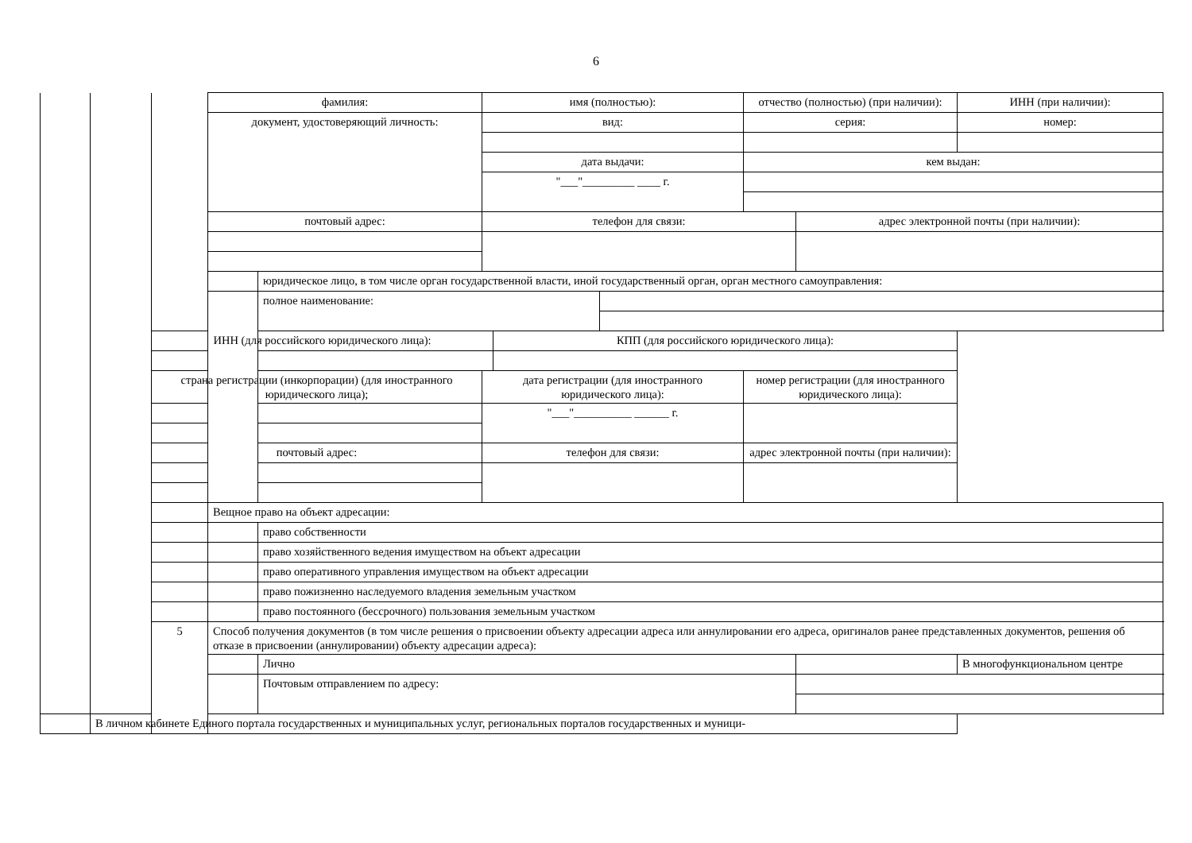6
| | | | фамилия: | | имя (полностью): | | | отчество (полностью) (при наличии): | | ИНН (при наличии): |
| | | | документ, удостоверяющий личность: | | вид: | | | серия: | | номер: |
| | | | | | дата выдачи: | | | кем выдан: | | |
| | | | | | "___"_________ ____ г. | | | | | |
| | | | почтовый адрес: | | телефон для связи: | | | | адрес электронной почты (при наличии): | |
| | | | | юридическое лицо, в том числе орган государственной власти, иной государственный орган, орган местного самоуправления: | | | | | | |
| | | | | полное наименование: | | | | | | |
| | | ИНН (для российского юридического лица): | | | | КПП (для российского юридического лица): | | | | |
| | | страна регистрации (инкорпорации) (для иностранного юридического лица); | | | дата регистрации (для иностранного юридического лица): | | | номер регистрации (для иностранного юридического лица): | | |
| | | | | | "___"__________ ______ г. | | | | | |
| | | почтовый адрес: | | | телефон для связи: | | | адрес электронной почты (при наличии): | | |
| | | | Вещное право на объект адресации: | | | | | | | |
| | | | | право собственности | | | | | | |
| | | | | право хозяйственного ведения имуществом на объект адресации | | | | | | |
| | | | | право оперативного управления имуществом на объект адресации | | | | | | |
| | | | | право пожизненно наследуемого владения земельным участком | | | | | | |
| | | | | право постоянного (бессрочного) пользования земельным участком | | | | | | |
| | | 5 | Способ получения документов (в том числе решения о присвоении объекту адресации адреса или аннулировании его адреса, оригиналов ранее представленных документов, решения об отказе в присвоении (аннулировании) объекту адресации адреса): | | | | | | | |
| | | | | Лично | | | | | | В многофункциональном центре |
| | | | | Почтовым отправлением по адресу: | | | | | | |
| | В личном кабинете Единого портала государственных и муниципальных услуг, региональных порталов государственных и муници- | | | | | | | | | |